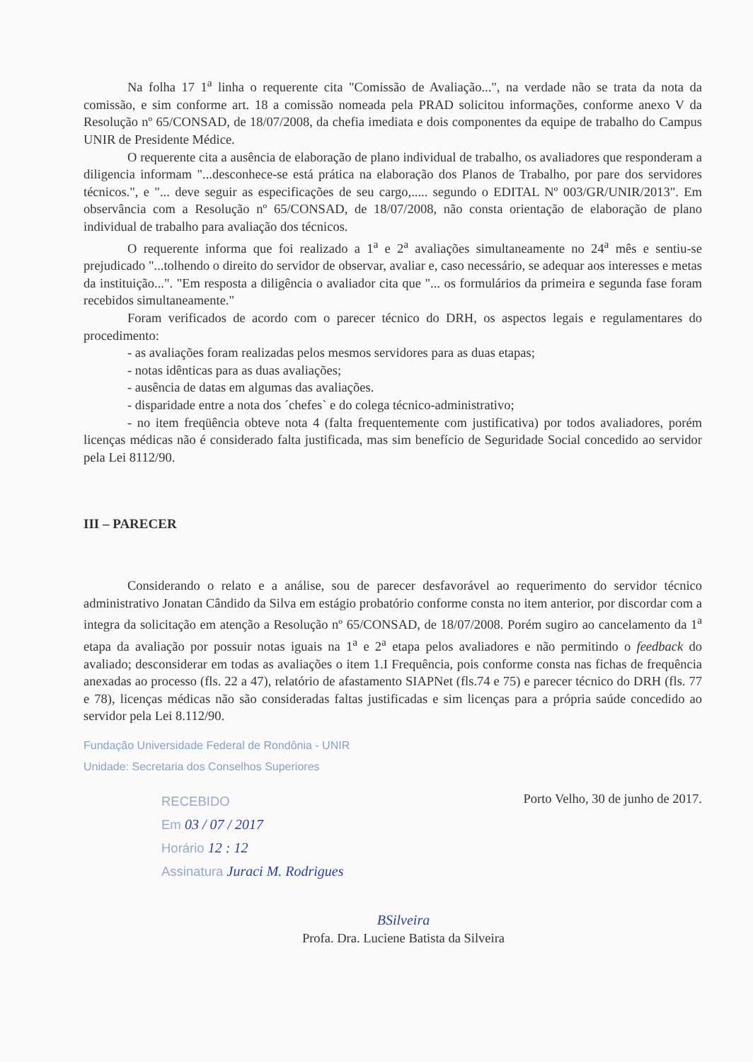Na folha 17 1<sup>a</sup> linha o requerente cita "Comissão de Avaliação...", na verdade não se trata da nota da comissão, e sim conforme art. 18 a comissão nomeada pela PRAD solicitou informações, conforme anexo V da Resolução nº 65/CONSAD, de 18/07/2008, da chefia imediata e dois componentes da equipe de trabalho do Campus UNIR de Presidente Médice.
O requerente cita a ausência de elaboração de plano individual de trabalho, os avaliadores que responderam a diligencia informam "...desconhece-se está prática na elaboração dos Planos de Trabalho, por pare dos servidores técnicos.", e "... deve seguir as especificações de seu cargo,..... segundo o EDITAL Nº 003/GR/UNIR/2013". Em observância com a Resolução nº 65/CONSAD, de 18/07/2008, não consta orientação de elaboração de plano individual de trabalho para avaliação dos técnicos.
O requerente informa que foi realizado a 1<sup>a</sup> e 2<sup>a</sup> avaliações simultaneamente no 24<sup>a</sup> mês e sentiu-se prejudicado "...tolhendo o direito do servidor de observar, avaliar e, caso necessário, se adequar aos interesses e metas da instituição...". "Em resposta a diligência o avaliador cita que "... os formulários da primeira e segunda fase foram recebidos simultaneamente."
Foram verificados de acordo com o parecer técnico do DRH, os aspectos legais e regulamentares do procedimento:
- as avaliações foram realizadas pelos mesmos servidores para as duas etapas;
- notas idênticas para as duas avaliações;
- ausência de datas em algumas das avaliações.
- disparidade entre a nota dos ´chefes` e do colega técnico-administrativo;
- no item freqüência obteve nota 4 (falta frequentemente com justificativa) por todos avaliadores, porém licenças médicas não é considerado falta justificada, mas sim benefício de Seguridade Social concedido ao servidor pela Lei 8112/90.
III – PARECER
Considerando o relato e a análise, sou de parecer desfavorável ao requerimento do servidor técnico administrativo Jonatan Cândido da Silva em estágio probatório conforme consta no item anterior, por discordar com a integra da solicitação em atenção a Resolução nº 65/CONSAD, de 18/07/2008. Porém sugiro ao cancelamento da 1<sup>a</sup> etapa da avaliação por possuir notas iguais na 1<sup>a</sup> e 2<sup>a</sup> etapa pelos avaliadores e não permitindo o feedback do avaliado; desconsiderar em todas as avaliações o item 1.I Frequência, pois conforme consta nas fichas de frequência anexadas ao processo (fls. 22 a 47), relatório de afastamento SIAPNet (fls.74 e 75) e parecer técnico do DRH (fls. 77 e 78), licenças médicas não são consideradas faltas justificadas e sim licenças para a própria saúde concedido ao servidor pela Lei 8.112/90.
Fundação Universidade Federal de Rondônia - UNIR
Unidade: Secretaria dos Conselhos Superiores
RECEBIDO
Em 03 / 07 / 2017
Horário 12 : 12
Assinatura Juraci M. Rodrigues
Porto Velho, 30 de junho de 2017.
BSilveira
Profa. Dra. Luciene Batista da Silveira